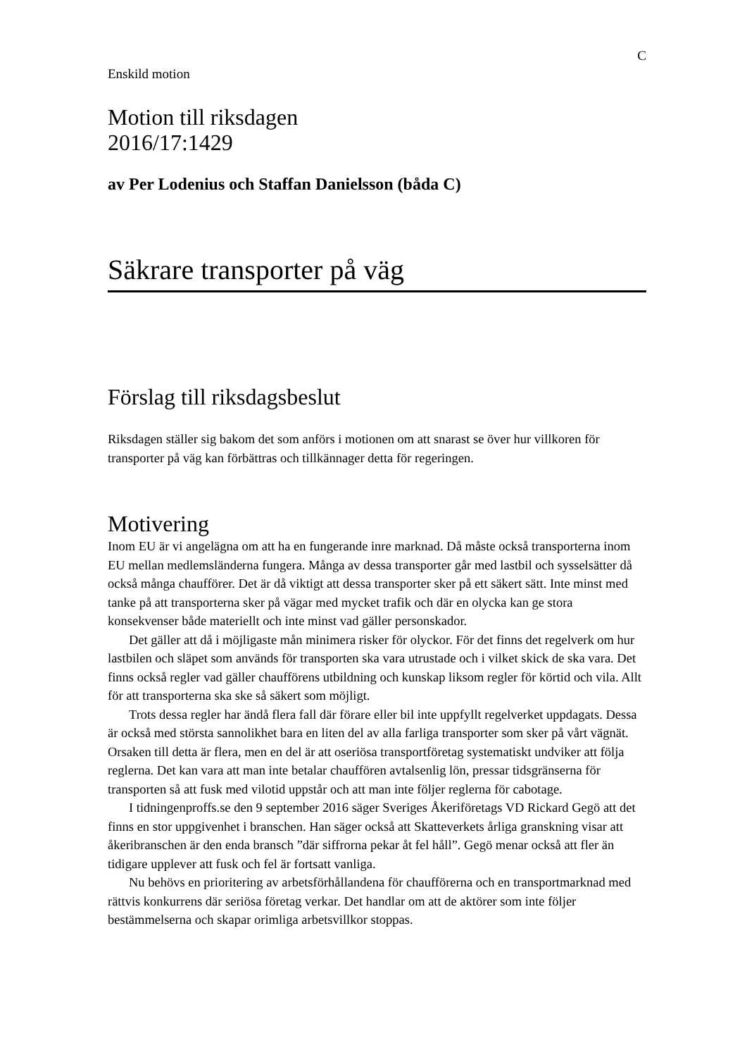C
Enskild motion
Motion till riksdagen
2016/17:1429
av Per Lodenius och Staffan Danielsson (båda C)
Säkrare transporter på väg
Förslag till riksdagsbeslut
Riksdagen ställer sig bakom det som anförs i motionen om att snarast se över hur villkoren för transporter på väg kan förbättras och tillkännager detta för regeringen.
Motivering
Inom EU är vi angelägna om att ha en fungerande inre marknad. Då måste också transporterna inom EU mellan medlemsländerna fungera. Många av dessa transporter går med lastbil och sysselsätter då också många chaufförer. Det är då viktigt att dessa transporter sker på ett säkert sätt. Inte minst med tanke på att transporterna sker på vägar med mycket trafik och där en olycka kan ge stora konsekvenser både materiellt och inte minst vad gäller personskador.
Det gäller att då i möjligaste mån minimera risker för olyckor. För det finns det regelverk om hur lastbilen och släpet som används för transporten ska vara utrustade och i vilket skick de ska vara. Det finns också regler vad gäller chaufförens utbildning och kunskap liksom regler för körtid och vila. Allt för att transporterna ska ske så säkert som möjligt.
Trots dessa regler har ändå flera fall där förare eller bil inte uppfyllt regelverket uppdagats. Dessa är också med största sannolikhet bara en liten del av alla farliga transporter som sker på vårt vägnät. Orsaken till detta är flera, men en del är att oseriösa transportföretag systematiskt undviker att följa reglerna. Det kan vara att man inte betalar chauffören avtalsenlig lön, pressar tidsgränserna för transporten så att fusk med vilotid uppstår och att man inte följer reglerna för cabotage.
I tidningenproffs.se den 9 september 2016 säger Sveriges Åkeriföretags VD Rickard Gegö att det finns en stor uppgivenhet i branschen. Han säger också att Skatteverkets årliga granskning visar att åkeribranschen är den enda bransch ”där siffrorna pekar åt fel håll”. Gegö menar också att fler än tidigare upplever att fusk och fel är fortsatt vanliga.
Nu behövs en prioritering av arbetsförhållandena för chaufförerna och en transportmarknad med rättvis konkurrens där seriösa företag verkar. Det handlar om att de aktörer som inte följer bestämmelserna och skapar orimliga arbetsvillkor stoppas.